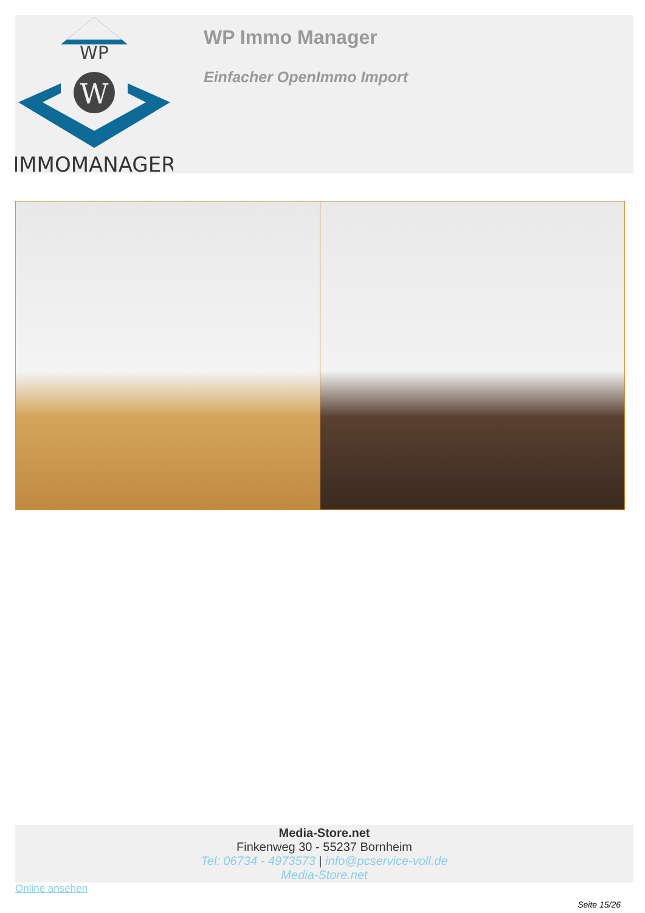WP
W
IMMOMANAGER
WP Immo Manager
Einfacher OpenImmo Import
Media-Store.net
Finkenweg 30 - 55237 Bornheim
Tel: 06734 - 4973573 | info@pcservice-voll.de
Media-Store.net
Online ansehen
Seite 15/26